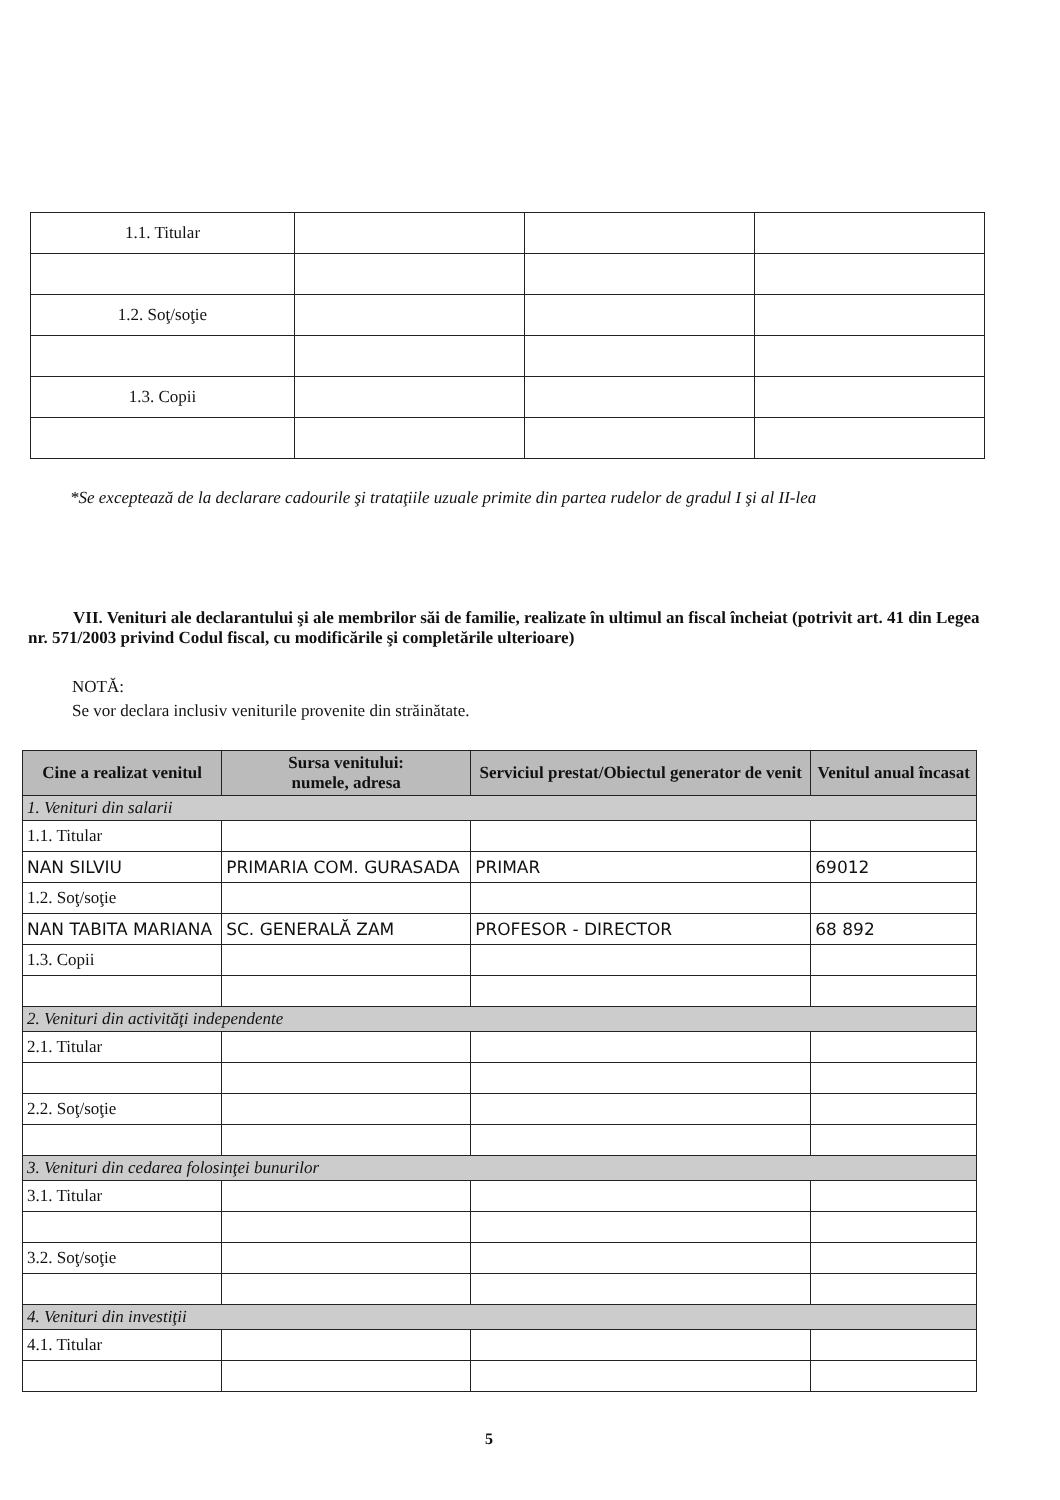| 1.1. Titular | | | |
| 1.2. Soţ/soţie | | | |
| 1.3. Copii | | | |
*Se exceptează de la declarare cadourile şi trataţiile uzuale primite din partea rudelor de gradul I şi al II-lea
VII. Venituri ale declarantului şi ale membrilor săi de familie, realizate în ultimul an fiscal încheiat (potrivit art. 41 din Legea nr. 571/2003 privind Codul fiscal, cu modificările şi completările ulterioare)
NOTĂ:
Se vor declara inclusiv veniturile provenite din străinătate.
| Cine a realizat venitul | Sursa venitului: numele, adresa | Serviciul prestat/Obiectul generator de venit | Venitul anual încasat |
| --- | --- | --- | --- |
| 1. Venituri din salarii | | | |
| 1.1. Titular | | | |
| NAN SILVIU | PRIMARIA COM. GURASADA | PRIMAR | 69012 |
| 1.2. Soţ/soţie | | | |
| NAN TABITA MARIANA | SC. GENERALĂ ZAM | PROFESOR - DIRECTOR | 68 892 |
| 1.3. Copii | | | |
| 2. Venituri din activităţi independente | | | |
| 2.1. Titular | | | |
| 2.2. Soţ/soţie | | | |
| 3. Venituri din cedarea folosinţei bunurilor | | | |
| 3.1. Titular | | | |
| 3.2. Soţ/soţie | | | |
| 4. Venituri din investiţii | | | |
| 4.1. Titular | | | |
5